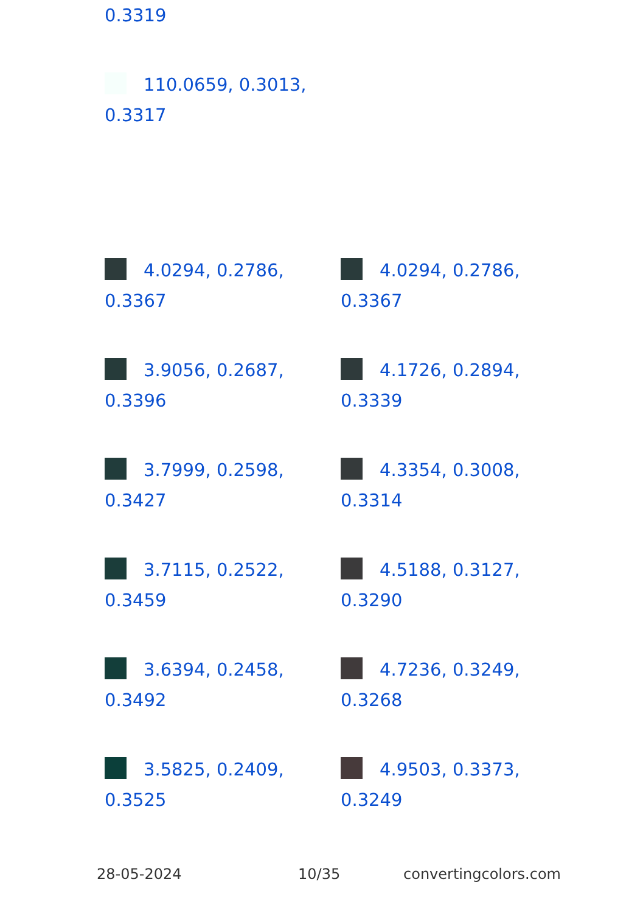0.3319
110.0659, 0.3013, 0.3317
4.0294, 0.2786, 0.3367
4.0294, 0.2786, 0.3367
3.9056, 0.2687, 0.3396
4.1726, 0.2894, 0.3339
3.7999, 0.2598, 0.3427
4.3354, 0.3008, 0.3314
3.7115, 0.2522, 0.3459
4.5188, 0.3127, 0.3290
3.6394, 0.2458, 0.3492
4.7236, 0.3249, 0.3268
3.5825, 0.2409, 0.3525
4.9503, 0.3373, 0.3249
28-05-2024 10/35 convertingcolors.com